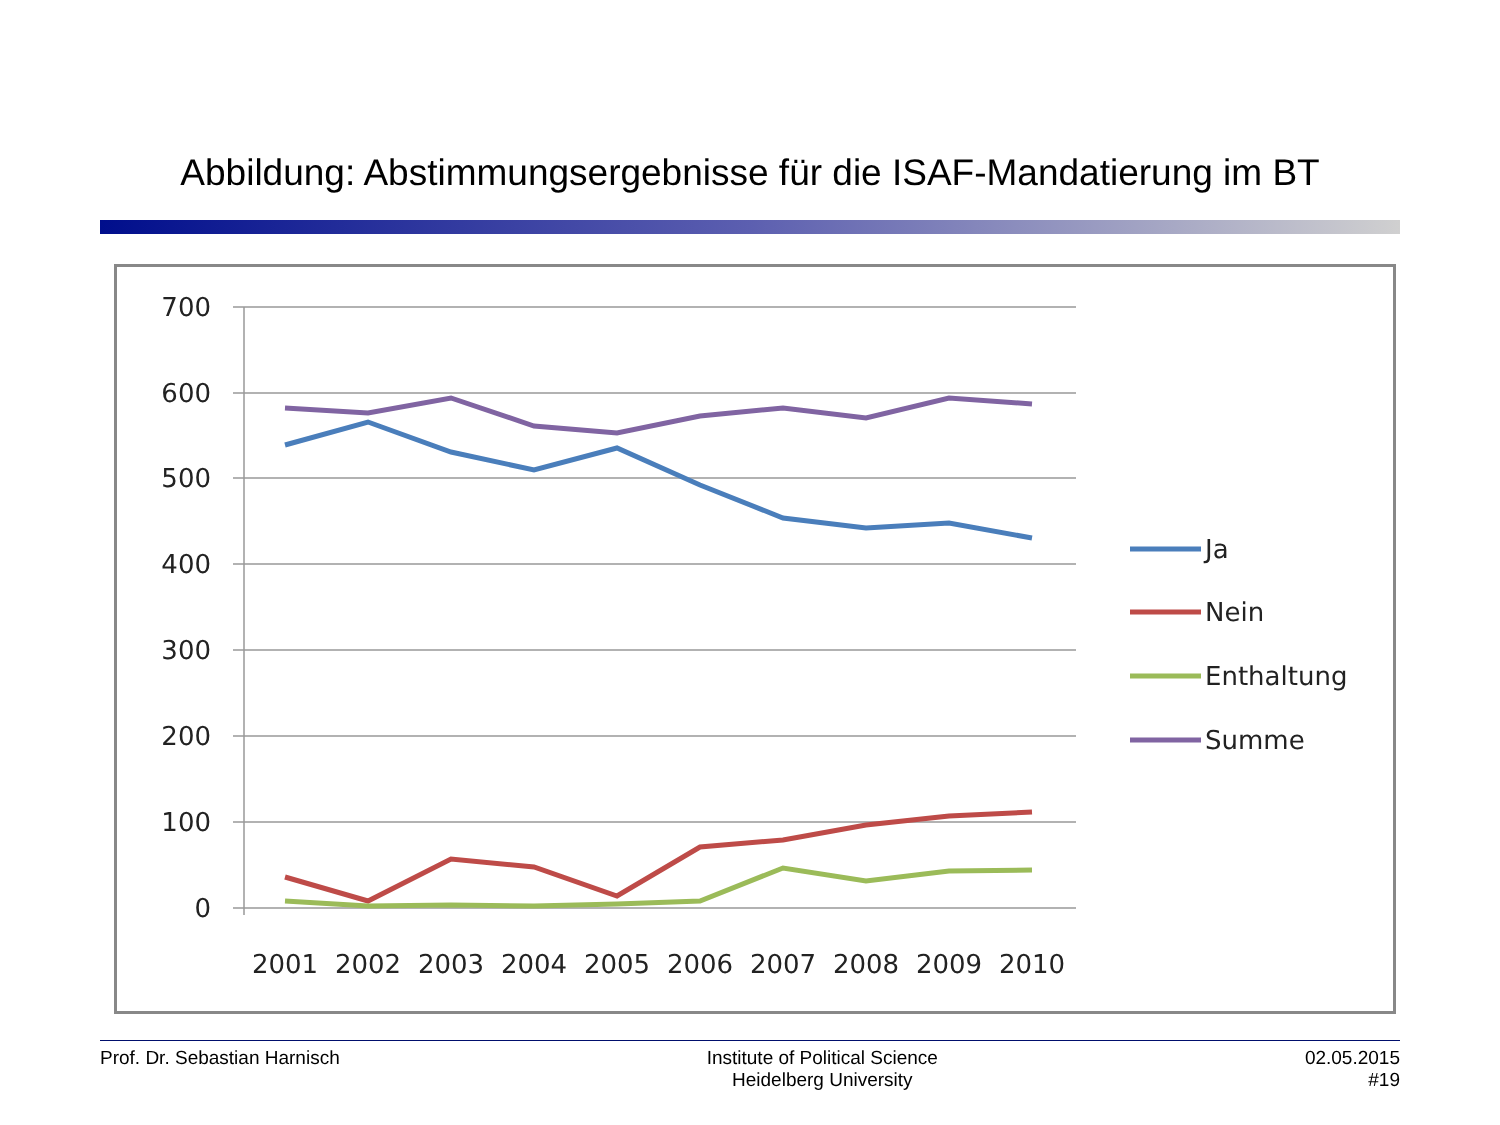Abbildung: Abstimmungsergebnisse für die ISAF-Mandatierung im BT
700
600
500
400
300
200
100
0
2001
2002
2003
2004
2005
2006
2007
2008
2009
2010
Ja
Nein
Enthaltung
Summe
Prof. Dr. Sebastian Harnisch Institute of Political Science
Heidelberg University
02.05.2015
#19